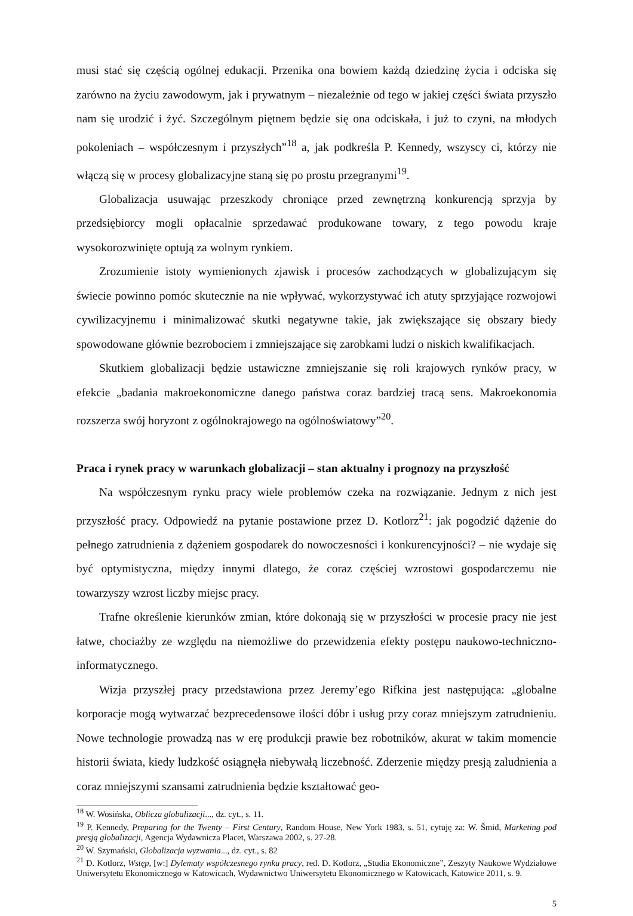musi stać się częścią ogólnej edukacji. Przenika ona bowiem każdą dziedzinę życia i odciska się zarówno na życiu zawodowym, jak i prywatnym – niezależnie od tego w jakiej części świata przyszło nam się urodzić i żyć. Szczególnym piętnem będzie się ona odciskała, i już to czyni, na młodych pokoleniach – współczesnym i przyszłych”<sup>18</sup> a, jak podkreśla P. Kennedy, wszyscy ci, którzy nie włączą się w procesy globalizacyjne staną się po prostu przegranymi<sup>19</sup>.
Globalizacja usuwając przeszkody chroniące przed zewnętrzną konkurencją sprzyja by przedsiębiorcy mogli opłacalnie sprzedawać produkowane towary, z tego powodu kraje wysokorozwinięte optują za wolnym rynkiem.
Zrozumienie istoty wymienionych zjawisk i procesów zachodzących w globalizującym się świecie powinno pomóc skutecznie na nie wpływać, wykorzystywać ich atuty sprzyjające rozwojowi cywilizacyjnemu i minimalizować skutki negatywne takie, jak zwiększające się obszary biedy spowodowane głównie bezrobociem i zmniejszające się zarobkami ludzi o niskich kwalifikacjach.
Skutkiem globalizacji będzie ustawiczne zmniejszanie się roli krajowych rynków pracy, w efekcie „badania makroekonomiczne danego państwa coraz bardziej tracą sens. Makroekonomia rozszerza swój horyzont z ogólnokrajowego na ogólnoświatowy”<sup>20</sup>.
Praca i rynek pracy w warunkach globalizacji – stan aktualny i prognozy na przyszłość
Na współczesnym rynku pracy wiele problemów czeka na rozwiązanie. Jednym z nich jest przyszłość pracy. Odpowiedź na pytanie postawione przez D. Kotlorz<sup>21</sup>: jak pogodzić dążenie do pełnego zatrudnienia z dążeniem gospodarek do nowoczesności i konkurencyjności? – nie wydaje się być optymistyczna, między innymi dlatego, że coraz częściej wzrostowi gospodarczemu nie towarzyszy wzrost liczby miejsc pracy.
Trafne określenie kierunków zmian, które dokonają się w przyszłości w procesie pracy nie jest łatwe, chociażby ze względu na niemożliwe do przewidzenia efekty postępu naukowo-techniczno-informatycznego.
Wizja przyszłej pracy przedstawiona przez Jeremy’ego Rifkina jest następująca: „globalne korporacje mogą wytwarzać bezprecedensowe ilości dóbr i usług przy coraz mniejszym zatrudnieniu. Nowe technologie prowadzą nas w erę produkcji prawie bez robotników, akurat w takim momencie historii świata, kiedy ludzkość osiągnęła niebywałą liczebność. Zderzenie między presją zaludnienia a coraz mniejszymi szansami zatrudnienia będzie kształtować geo-
<sup>18</sup> W. Wosińska, Oblicza globalizacji..., dz. cyt., s. 11.
<sup>19</sup> P. Kennedy, Preparing for the Twenty – First Century, Random House, New York 1983, s. 51, cytuję za: W. Šmid, Marketing pod presją globalizacji, Agencja Wydawnicza Placet, Warszawa 2002, s. 27-28.
<sup>20</sup> W. Szymański, Globalizacja wyzwania..., dz. cyt., s. 82
<sup>21</sup> D. Kotlorz, Wstęp, [w:] Dylematy współczesnego rynku pracy, red. D. Kotlorz, „Studia Ekonomiczne”, Zeszyty Naukowe Wydziałowe Uniwersytetu Ekonomicznego w Katowicach, Wydawnictwo Uniwersytetu Ekonomicznego w Katowicach, Katowice 2011, s. 9.
5